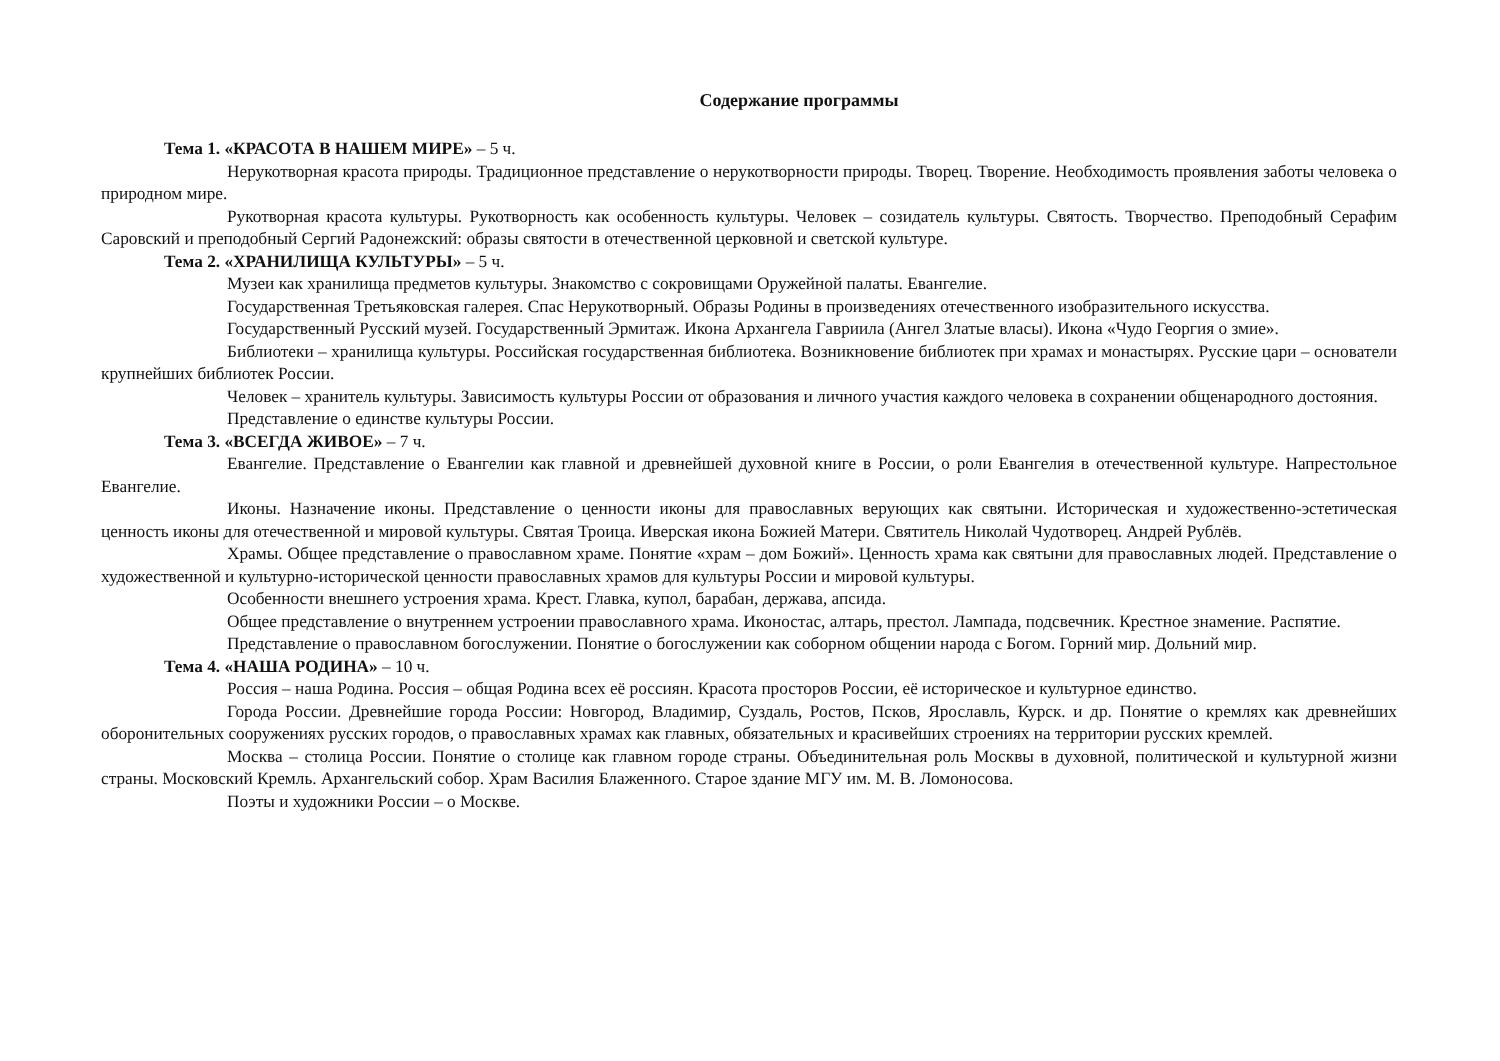Содержание программы
Тема 1. «КРАСОТА В НАШЕМ МИРЕ» – 5 ч.
Нерукотворная красота природы. Традиционное представление о нерукотворности природы. Творец. Творение. Необходимость проявления заботы человека о природном мире.
Рукотворная красота культуры. Рукотворность как особенность культуры. Человек – созидатель культуры. Святость. Творчество. Преподобный Серафим Саровский и преподобный Сергий Радонежский: образы святости в отечественной церковной и светской культуре.
Тема 2. «ХРАНИЛИЩА КУЛЬТУРЫ» – 5 ч.
Музеи как хранилища предметов культуры. Знакомство с сокровищами Оружейной палаты. Евангелие.
Государственная Третьяковская галерея. Спас Нерукотворный. Образы Родины в произведениях отечественного изобразительного искусства.
Государственный Русский музей. Государственный Эрмитаж. Икона Архангела Гавриила (Ангел Златые власы). Икона «Чудо Георгия о змие».
Библиотеки – хранилища культуры. Российская государственная библиотека. Возникновение библиотек при храмах и монастырях. Русские цари – основатели крупнейших библиотек России.
Человек – хранитель культуры. Зависимость культуры России от образования и личного участия каждого человека в сохранении общенародного достояния.
Представление о единстве культуры России.
Тема 3. «ВСЕГДА ЖИВОЕ» – 7 ч.
Евангелие. Представление о Евангелии как главной и древнейшей духовной книге в России, о роли Евангелия в отечественной культуре. Напрестольное Евангелие.
Иконы. Назначение иконы. Представление о ценности иконы для православных верующих как святыни. Историческая и художественно-эстетическая ценность иконы для отечественной и мировой культуры. Святая Троица. Иверская икона Божией Матери. Святитель Николай Чудотворец. Андрей Рублёв.
Храмы. Общее представление о православном храме. Понятие «храм – дом Божий». Ценность храма как святыни для православных людей. Представление о художественной и культурно-исторической ценности православных храмов для культуры России и мировой культуры.
Особенности внешнего устроения храма. Крест. Главка, купол, барабан, держава, апсида.
Общее представление о внутреннем устроении православного храма. Иконостас, алтарь, престол. Лампада, подсвечник. Крестное знамение. Распятие.
Представление о православном богослужении. Понятие о богослужении как соборном общении народа с Богом. Горний мир. Дольний мир.
Тема 4. «НАША РОДИНА» – 10 ч.
Россия – наша Родина. Россия – общая Родина всех её россиян. Красота просторов России, её историческое и культурное единство.
Города России. Древнейшие города России: Новгород, Владимир, Суздаль, Ростов, Псков, Ярославль, Курск. и др. Понятие о кремлях как древнейших оборонительных сооружениях русских городов, о православных храмах как главных, обязательных и красивейших строениях на территории русских кремлей.
Москва – столица России. Понятие о столице как главном городе страны. Объединительная роль Москвы в духовной, политической и культурной жизни страны. Московский Кремль. Архангельский собор. Храм Василия Блаженного. Старое здание МГУ им. М. В. Ломоносова.
Поэты и художники России – о Москве.